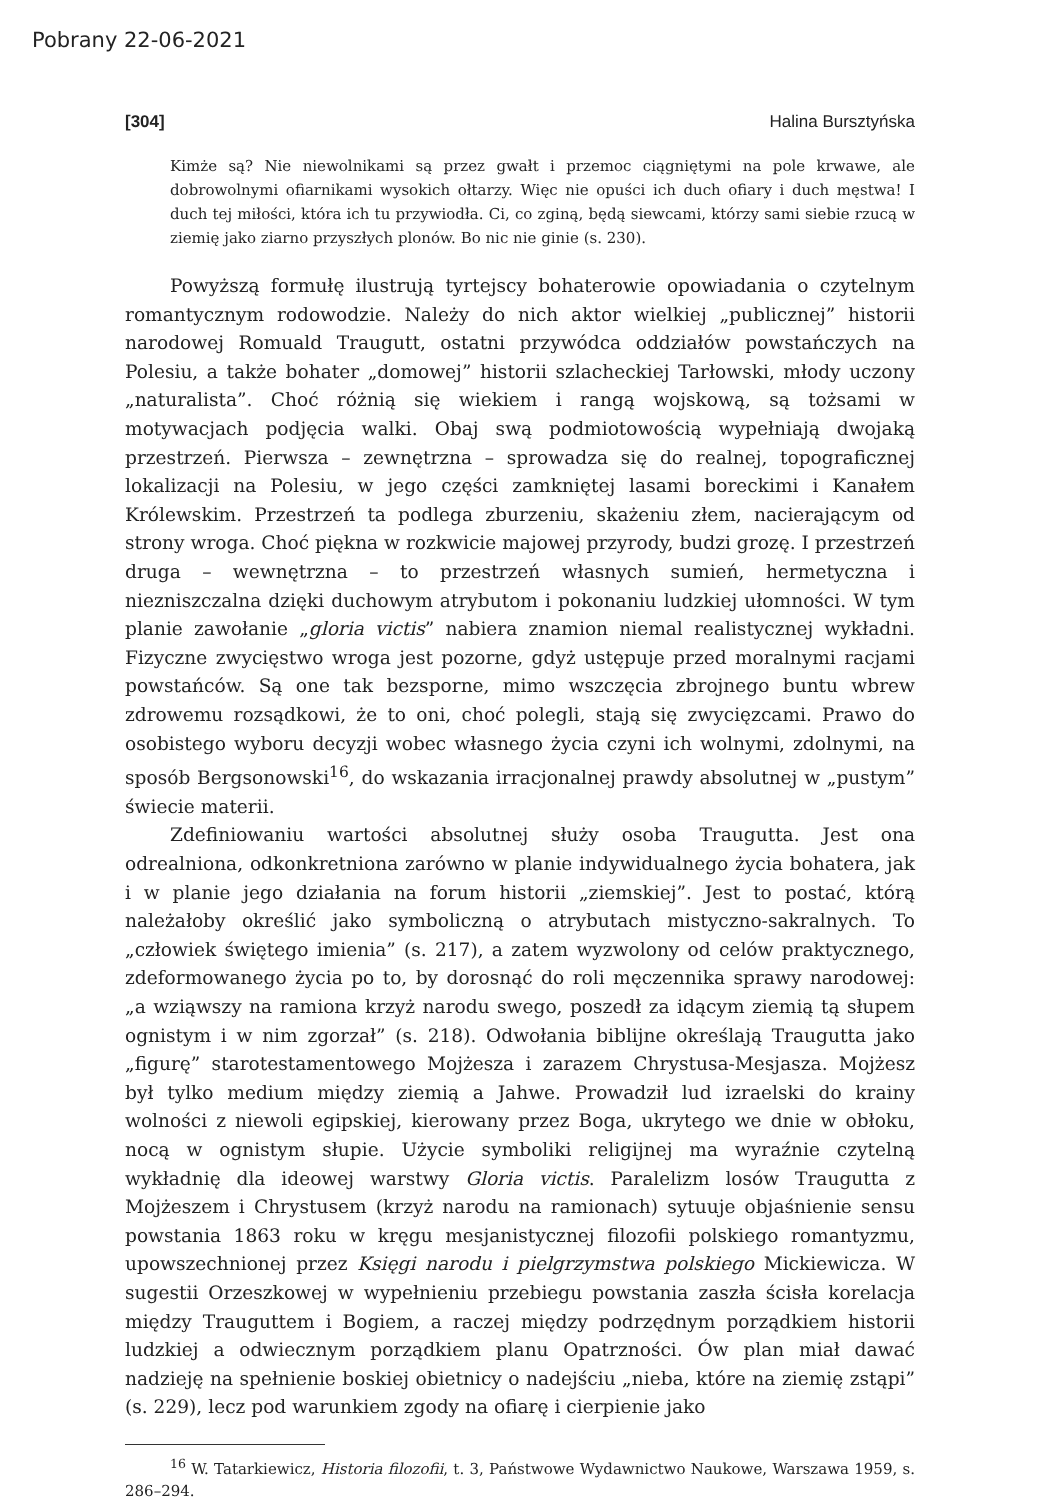Pobrany 22-06-2021
[304] Halina Bursztyńska
Kimże są? Nie niewolnikami są przez gwałt i przemoc ciągniętymi na pole krwawe, ale dobrowolnymi ofiarnikami wysokich ołtarzy. Więc nie opuści ich duch ofiary i duch męstwa! I duch tej miłości, która ich tu przywiodła. Ci, co zginą, będą siewcami, którzy sami siebie rzucą w ziemię jako ziarno przyszłych plonów. Bo nic nie ginie (s. 230).
Powyższą formułę ilustrują tyrtejscy bohaterowie opowiadania o czytelnym romantycznym rodowodzie. Należy do nich aktor wielkiej „publicznej” historii narodowej Romuald Traugutt, ostatni przywódca oddziałów powstańczych na Polesiu, a także bohater „domowej” historii szlacheckiej Tarłowski, młody uczony „naturalista”. Choć różnią się wiekiem i rangą wojskową, są tożsami w motywacjach podjęcia walki. Obaj swą podmiotowością wypełniają dwojaką przestrzeń. Pierwsza – zewnętrzna – sprowadza się do realnej, topograficznej lokalizacji na Polesiu, w jego części zamkniętej lasami boreckimi i Kanałem Królewskim. Przestrzeń ta podlega zburzeniu, skażeniu złem, nacierającym od strony wroga. Choć piękna w rozkwicie majowej przyrody, budzi grozę. I przestrzeń druga – wewnętrzna – to przestrzeń własnych sumień, hermetyczna i niezniszczalna dzięki duchowym atrybutom i pokonaniu ludzkiej ułomności. W tym planie zawołanie „gloria victis” nabiera znamion niemal realistycznej wykładni. Fizyczne zwycięstwo wroga jest pozorne, gdyż ustępuje przed moralnymi racjami powstańców. Są one tak bezsporne, mimo wszczęcia zbrojnego buntu wbrew zdrowemu rozsądkowi, że to oni, choć polegli, stają się zwycięzcami. Prawo do osobistego wyboru decyzji wobec własnego życia czyni ich wolnymi, zdolnymi, na sposób Bergsonowski<sup>16</sup>, do wskazania irracjonalnej prawdy absolutnej w „pustym” świecie materii.
Zdefiniowaniu wartości absolutnej służy osoba Traugutta. Jest ona odrealniona, odkonkretniona zarówno w planie indywidualnego życia bohatera, jak i w planie jego działania na forum historii „ziemskiej”. Jest to postać, którą należałoby określić jako symboliczną o atrybutach mistyczno-sakralnych. To „człowiek świętego imienia” (s. 217), a zatem wyzwolony od celów praktycznego, zdeformowanego życia po to, by dorosnąć do roli męczennika sprawy narodowej: „a wziąwszy na ramiona krzyż narodu swego, poszedł za idącym ziemią tą słupem ognistym i w nim zgorzał” (s. 218). Odwołania biblijne określają Traugutta jako „figurę” starotestamentowego Mojżesza i zarazem Chrystusa-Mesjasza. Mojżesz był tylko medium między ziemią a Jahwe. Prowadził lud izraelski do krainy wolności z niewoli egipskiej, kierowany przez Boga, ukrytego we dnie w obłoku, nocą w ognistym słupie. Użycie symboliki religijnej ma wyraźnie czytelną wykładnię dla ideowej warstwy Gloria victis. Paralelizm losów Traugutta z Mojżeszem i Chrystusem (krzyż narodu na ramionach) sytuuje objaśnienie sensu powstania 1863 roku w kręgu mesjanistycznej filozofii polskiego romantyzmu, upowszechnionej przez Księgi narodu i pielgrzymstwa polskiego Mickiewicza. W sugestii Orzeszkowej w wypełnieniu przebiegu powstania zaszła ścisła korelacja między Trauguttem i Bogiem, a raczej między podrzędnym porządkiem historii ludzkiej a odwiecznym porządkiem planu Opatrzności. Ów plan miał dawać nadzieję na spełnienie boskiej obietnicy o nadejściu „nieba, które na ziemię zstąpi” (s. 229), lecz pod warunkiem zgody na ofiarę i cierpienie jako
<sup>16</sup> W. Tatarkiewicz, Historia filozofii, t. 3, Państwowe Wydawnictwo Naukowe, Warszawa 1959, s. 286–294.